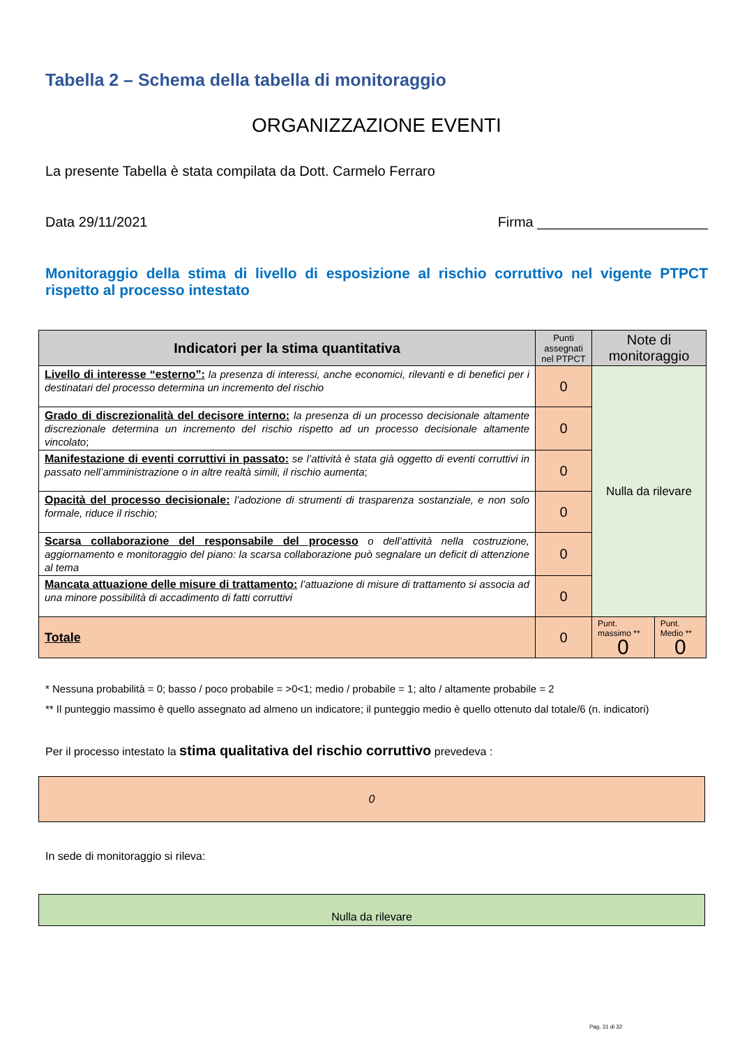Tabella 2 – Schema della tabella di monitoraggio
ORGANIZZAZIONE EVENTI
La presente Tabella è stata compilata da Dott. Carmelo Ferraro
Data 29/11/2021 Firma ______________________
Monitoraggio della stima di livello di esposizione al rischio corruttivo nel vigente PTPCT rispetto al processo intestato
| Indicatori per la stima quantitativa | Punti assegnati nel PTPCT | Note di monitoraggio | |
| --- | --- | --- | --- |
| Livello di interesse “esterno”: la presenza di interessi, anche economici, rilevanti e di benefici per i destinatari del processo determina un incremento del rischio | 0 | Nulla da rilevare | |
| Grado di discrezionalità del decisore interno: la presenza di un processo decisionale altamente discrezionale determina un incremento del rischio rispetto ad un processo decisionale altamente vincolato ; | 0 | | |
| Manifestazione di eventi corruttivi in passato: se l’attività è stata già oggetto di eventi corruttivi in passato nell’amministrazione o in altre realtà simili, il rischio aumenta ; | 0 | | |
| Opacità del processo decisionale: l’adozione di strumenti di trasparenza sostanziale, e non solo formale, riduce il rischio; | 0 | | |
| Scarsa collaborazione del responsabile del processo o dell’attività nella costruzione, aggiornamento e monitoraggio del piano: la scarsa collaborazione può segnalare un deficit di attenzione al tema | 0 | | |
| Mancata attuazione delle misure di trattamento: l’attuazione di misure di trattamento si associa ad una minore possibilità di accadimento di fatti corruttivi | 0 | | |
| Totale | 0 | Punt. massimo ** 0 | Punt. Medio ** 0 |
* Nessuna probabilità = 0; basso / poco probabile = >0<1; medio / probabile = 1; alto / altamente probabile = 2
** Il punteggio massimo è quello assegnato ad almeno un indicatore; il punteggio medio è quello ottenuto dal totale/6 (n. indicatori)
Per il processo intestato la stima qualitativa del rischio corruttivo prevedeva :
0
In sede di monitoraggio si rileva:
Nulla da rilevare
Pag. 31 di 32